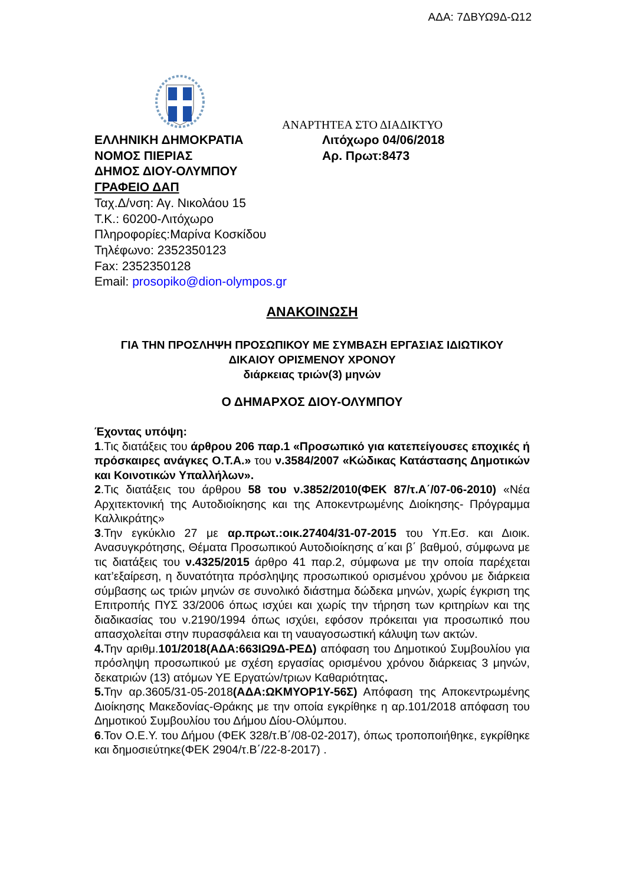ΑΔΑ: 7ΔΒΥΩ9Δ-Ω12
ΕΛΛΗΝΙΚΗ ΔΗΜΟΚΡΑΤΙΑ
ΝΟΜΟΣ ΠΙΕΡΙΑΣ
ΔΗΜΟΣ ΔΙΟΥ-ΟΛΥΜΠΟΥ
ΓΡΑΦΕΙΟ ΔΑΠ
Ταχ.Δ/νση: Αγ. Νικολάου 15
Τ.Κ.: 60200-Λιτόχωρο
Πληροφορίες:Μαρίνα Κοσκίδου
Τηλέφωνο: 2352350123
Fax: 2352350128
Email: prosopiko@dion-olympos.gr
ΑΝΑΡΤΗΤΕΑ ΣΤΟ ΔΙΑΔΙΚΤΥΟ
Λιτόχωρο 04/06/2018
Αρ. Πρωτ:8473
ΑΝΑΚΟΙΝΩΣΗ
ΓΙΑ ΤΗΝ ΠΡΟΣΛΗΨΗ ΠΡΟΣΩΠΙΚΟΥ ΜΕ ΣΥΜΒΑΣΗ ΕΡΓΑΣΙΑΣ ΙΔΙΩΤΙΚΟΥ
ΔΙΚΑΙΟΥ ΟΡΙΣΜΕΝΟΥ ΧΡΟΝΟΥ
διάρκειας τριών(3) μηνών
Ο ΔΗΜΑΡΧΟΣ ΔΙΟΥ-ΟΛΥΜΠΟΥ
Έχοντας υπόψη:
1.Τις διατάξεις του άρθρου 206 παρ.1 «Προσωπικό για κατεπείγουσες εποχικές ή πρόσκαιρες ανάγκες Ο.Τ.Α.» του ν.3584/2007 «Κώδικας Κατάστασης Δημοτικών και Κοινοτικών Υπαλλήλων».
2.Τις διατάξεις του άρθρου 58 του ν.3852/2010(ΦΕΚ 87/τ.Α΄/07-06-2010) «Νέα Αρχιτεκτονική της Αυτοδιοίκησης και της Αποκεντρωμένης Διοίκησης- Πρόγραμμα Καλλικράτης»
3.Την εγκύκλιο 27 με αρ.πρωτ.:οικ.27404/31-07-2015 του Υπ.Εσ. και Διοικ. Ανασυγκρότησης, Θέματα Προσωπικού Αυτοδιοίκησης α΄και β΄ βαθμού, σύμφωνα με τις διατάξεις του ν.4325/2015 άρθρο 41 παρ.2, σύμφωνα με την οποία παρέχεται κατ’εξαίρεση, η δυνατότητα πρόσληψης προσωπικού ορισμένου χρόνου με διάρκεια σύμβασης ως τριών μηνών σε συνολικό διάστημα δώδεκα μηνών, χωρίς έγκριση της Επιτροπής ΠΥΣ 33/2006 όπως ισχύει και χωρίς την τήρηση των κριτηρίων και της διαδικασίας του ν.2190/1994 όπως ισχύει, εφόσον πρόκειται για προσωπικό που απασχολείται στην πυρασφάλεια και τη ναυαγοσωστική κάλυψη των ακτών.
4. Την αριθμ.101/2018(ΑΔΑ:663ΙΩ9Δ-ΡΕΔ) απόφαση του Δημοτικού Συμβουλίου για πρόσληψη προσωπικού με σχέση εργασίας ορισμένου χρόνου διάρκειας 3 μηνών, δεκατριών (13) ατόμων ΥΕ Εργατών/τριων Καθαριότητας.
5. Την αρ.3605/31-05-2018(ΑΔΑ:ΩΚΜΥΟΡ1Υ-56Σ) Απόφαση της Αποκεντρωμένης Διοίκησης Μακεδονίας-Θράκης με την οποία εγκρίθηκε η αρ.101/2018 απόφαση του Δημοτικού Συμβουλίου του Δήμου Δίου-Ολύμπου.
6.Τον Ο.Ε.Υ. του Δήμου (ΦΕΚ 328/τ.Β΄/08-02-2017), όπως τροποποιήθηκε, εγκρίθηκε και δημοσιεύτηκε(ΦΕΚ 2904/τ.Β΄/22-8-2017) .